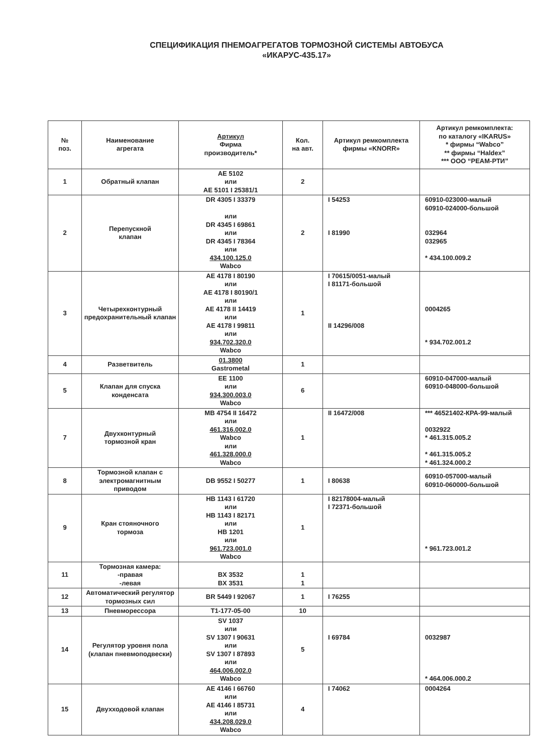СПЕЦИФИКАЦИЯ ПНЕМОАГРЕГАТОВ ТОРМОЗНОЙ СИСТЕМЫ АВТОБУСА
«ИКАРУС-435.17»
| № поз. | Наименование агрегата | Артикул Фирма производитель* | Кол. на авт. | Артикул ремкомплекта фирмы «KNORR» | Артикул ремкомплекта: по каталогу «IKARUS» * фирмы “Wabco” ** фирмы “Haldex” *** ООО “РЕАМ-РТИ” |
| --- | --- | --- | --- | --- | --- |
| 1 | Обратный клапан | AE 5102 или AE 5101 I 25381/1 | 2 | | |
| 2 | Перепускной клапан | DR 4305 I 33379 или DR 4345 I 69861 или DR 4345 I 78364 или 434.100.125.0 Wabco | 2 | I 54253 I 81990 | 60910-023000-малый 60910-024000-большой 032964 032965 * 434.100.009.2 |
| 3 | Четырехконтурный предохранительный клапан | AE 4178 I 80190 или AE 4178 I 80190/1 или AE 4178 II 14419 или AE 4178 I 99811 или 934.702.320.0 Wabco | 1 | I 70615/0051-малый I 81171-большой II 14296/008 | 0004265 * 934.702.001.2 |
| 4 | Разветвитель | 01.3800 Gastrometal | 1 | | |
| 5 | Клапан для спуска конденсата | EE 1100 или 934.300.003.0 Wabco | 6 | | 60910-047000-малый 60910-048000-большой |
| 7 | Двухконтурный тормозной кран | MB 4754 II 16472 или 461.316.002.0 Wabco или 461.328.000.0 Wabco | 1 | II 16472/008 | *** 46521402-КРА-99-малый 0032922 * 461.315.005.2 * 461.315.005.2 * 461.324.000.2 |
| 8 | Тормозной клапан с электромагнитным приводом | DB 9552 I 50277 | 1 | I 80638 | 60910-057000-малый 60910-060000-большой |
| 9 | Кран стояночного тормоза | HB 1143 I 61720 или HB 1143 I 82171 или HB 1201 или 961.723.001.0 Wabco | 1 | I 82178004-малый I 72371-большой | * 961.723.001.2 |
| 11 | Тормозная камера: -правая -левая | BX 3532 BX 3531 | 1 1 | | |
| 12 | Автоматический регулятор тормозных сил | BR 5449 I 92067 | 1 | I 76255 | |
| 13 | Пневморессора | T1-177-05-00 | 10 | | |
| 14 | Регулятор уровня пола (клапан пневмоподвески) | SV 1037 или SV 1307 I 90631 или SV 1307 I 87893 или 464.006.002.0 Wabco | 5 | I 69784 | 0032987 * 464.006.000.2 |
| 15 | Двухходовой клапан | AE 4146 I 66760 или AE 4146 I 85731 или 434.208.029.0 Wabco | 4 | I 74062 | 0004264 |